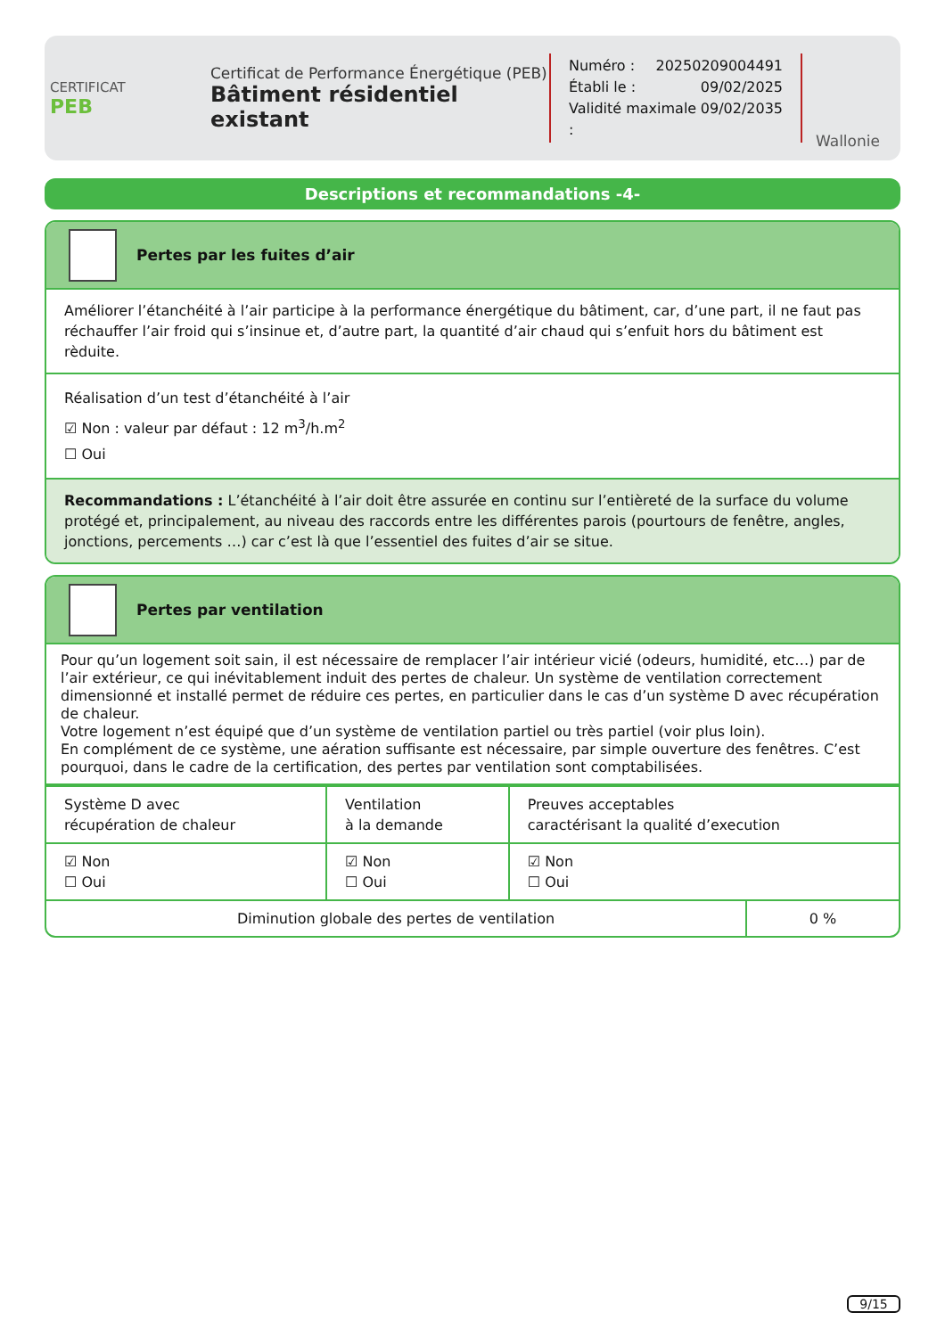CERTIFICAT
PEB
Certificat de Performance Énergétique (PEB)
Bâtiment résidentiel existant
Numéro : 20250209004491
Établi le : 09/02/2025
Validité maximale : 09/02/2035
Wallonie
Descriptions et recommandations -4-
Pertes par les fuites d’air
Améliorer l’étanchéité à l’air participe à la performance énergétique du bâtiment, car, d’une part, il ne faut pas réchauffer l’air froid qui s’insinue et, d’autre part, la quantité d’air chaud qui s’enfuit hors du bâtiment est rèduite.
Réalisation d’un test d’étanchéité à l’air
☑ Non : valeur par défaut : 12 m<sup>3</sup>/h.m<sup>2</sup>
☐ Oui
Recommandations : L’étanchéité à l’air doit être assurée en continu sur l’entièreté de la surface du volume protégé et, principalement, au niveau des raccords entre les différentes parois (pourtours de fenêtre, angles, jonctions, percements …) car c’est là que l’essentiel des fuites d’air se situe.
Pertes par ventilation
Pour qu’un logement soit sain, il est nécessaire de remplacer l’air intérieur vicié (odeurs, humidité, etc…) par de l’air extérieur, ce qui inévitablement induit des pertes de chaleur. Un système de ventilation correctement dimensionné et installé permet de réduire ces pertes, en particulier dans le cas d’un système D avec récupération de chaleur.
Votre logement n’est équipé que d’un système de ventilation partiel ou très partiel (voir plus loin).
En complément de ce système, une aération suffisante est nécessaire, par simple ouverture des fenêtres. C’est pourquoi, dans le cadre de la certification, des pertes par ventilation sont comptabilisées.
| Système D avec récupération de chaleur | Ventilation à la demande | Preuves acceptables caractérisant la qualité d’execution |
| ☑ Non ☐ Oui | ☑ Non ☐ Oui | ☑ Non ☐ Oui |
| Diminution globale des pertes de ventilation | 0 % |
9/15